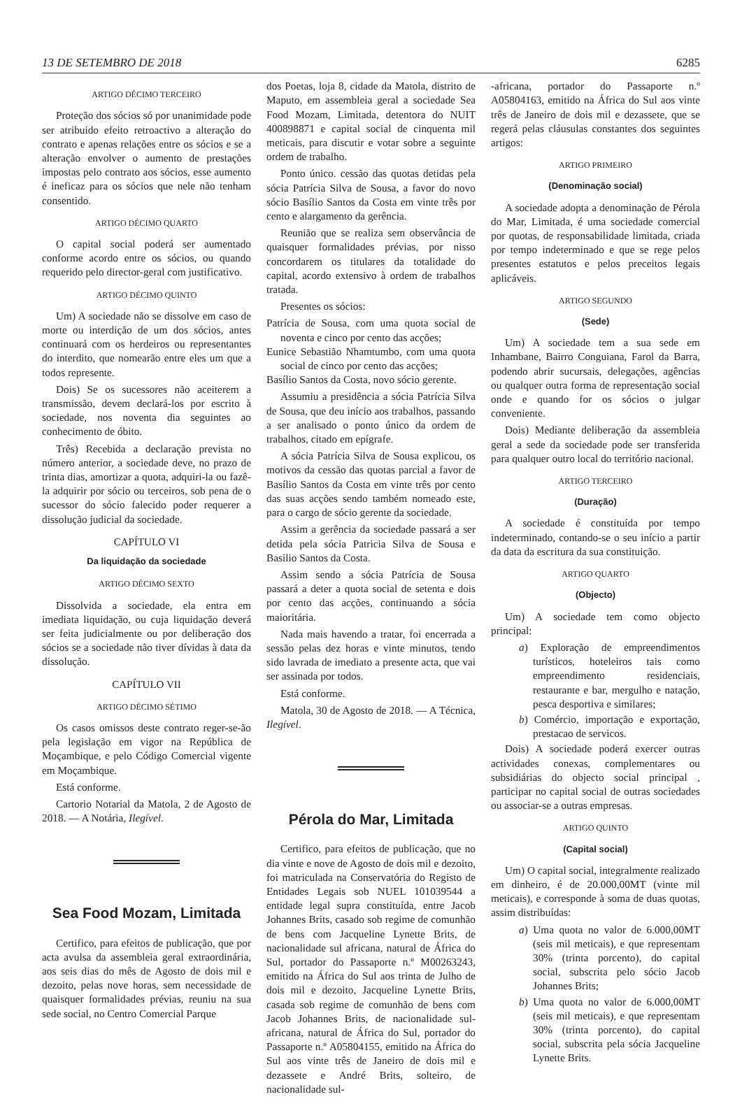13 DE SETEMBRO DE 2018 6285
ARTIGO DÉCIMO TERCEIRO
Proteção dos sócios só por unanimidade pode ser atribuido efeito retroactivo a alteração do contrato e apenas relações entre os sócios e se a alteração envolver o aumento de prestações impostas pelo contrato aos sócios, esse aumento é ineficaz para os sócios que nele não tenham consentido.
ARTIGO DÉCIMO QUARTO
O capital social poderá ser aumentado conforme acordo entre os sócios, ou quando requerido pelo director-geral com justificativo.
ARTIGO DÉCIMO QUINTO
Um) A sociedade não se dissolve em caso de morte ou interdição de um dos sócios, antes continuará com os herdeiros ou representantes do interdito, que nomearão entre eles um que a todos represente.
Dois) Se os sucessores não aceiterem a transmissão, devem declará-los por escrito à sociedade, nos noventa dia seguintes ao conhecimento de óbito.
Três) Recebida a declaração prevista no número anterior, a sociedade deve, no prazo de trinta dias, amortizar a quota, adquiri-la ou fazê-la adquirir por sócio ou terceiros, sob pena de o sucessor do sócio falecido poder requerer a dissolução judicial da sociedade.
CAPÍTULO VI
Da liquidação da sociedade
ARTIGO DÉCIMO SEXTO
Dissolvida a sociedade, ela entra em imediata liquidação, ou cuja liquidação deverá ser feita judicialmente ou por deliberação dos sócios se a sociedade não tiver dívidas à data da dissolução.
CAPÍTULO VII
ARTIGO DÉCIMO SÉTIMO
Os casos omissos deste contrato reger-se-ão pela legislação em vigor na República de Moçambique, e pelo Código Comercial vigente em Moçambique.
Está conforme.
Cartorio Notarial da Matola, 2 de Agosto de 2018. — A Notária, Ilegível.
Sea Food Mozam, Limitada
Certifico, para efeitos de publicação, que por acta avulsa da assembleia geral extraordinária, aos seis dias do mês de Agosto de dois mil e dezoito, pelas nove horas, sem necessidade de quaisquer formalidades prévias, reuniu na sua sede social, no Centro Comercial Parque
dos Poetas, loja 8, cidade da Matola, distrito de Maputo, em assembleia geral a sociedade Sea Food Mozam, Limitada, detentora do NUIT 400898871 e capital social de cinquenta mil meticais, para discutir e votar sobre a seguinte ordem de trabalho.
Ponto único. cessão das quotas detidas pela sócia Patrícia Silva de Sousa, a favor do novo sócio Basílio Santos da Costa em vinte três por cento e alargamento da gerência.
Reunião que se realiza sem observância de quaisquer formalidades prévias, por nisso concordarem os titulares da totalidade do capital, acordo extensivo à ordem de trabalhos tratada.
Presentes os sócios:
Patrícia de Sousa, com uma quota social de noventa e cinco por cento das acções;
Eunice Sebastião Nhamtumbo, com uma quota social de cinco por cento das acções;
Basílio Santos da Costa, novo sócio gerente.
Assumiu a presidência a sócia Patrícia Silva de Sousa, que deu início aos trabalhos, passando a ser analisado o ponto único da ordem de trabalhos, citado em epígrafe.
A sócia Patrícia Silva de Sousa explicou, os motivos da cessão das quotas parcial a favor de Basílio Santos da Costa em vinte três por cento das suas acções sendo também nomeado este, para o cargo de sócio gerente da sociedade.
Assim a gerência da sociedade passará a ser detida pela sócia Patricia Silva de Sousa e Basilio Santos da Costa.
Assim sendo a sócia Patrícia de Sousa passará a deter a quota social de setenta e dois por cento das acções, continuando a sócia maioritária.
Nada mais havendo a tratar, foi encerrada a sessão pelas dez horas e vinte minutos, tendo sido lavrada de imediato a presente acta, que vai ser assinada por todos.
Está conforme.
Matola, 30 de Agosto de 2018. — A Técnica, Ilegível.
Pérola do Mar, Limitada
Certifico, para efeitos de publicação, que no dia vinte e nove de Agosto de dois mil e dezoito, foi matriculada na Conservatória do Registo de Entidades Legais sob NUEL 101039544 a entidade legal supra constituída, entre Jacob Johannes Brits, casado sob regime de comunhão de bens com Jacqueline Lynette Brits, de nacionalidade sul africana, natural de África do Sul, portador do Passaporte n.º M00263243, emitido na África do Sul aos trinta de Julho de dois mil e dezoito, Jacqueline Lynette Brits, casada sob regime de comunhão de bens com Jacob Johannes Brits, de nacionalidade sul-africana, natural de África do Sul, portador do Passaporte n.º A05804155, emitido na África do Sul aos vinte três de Janeiro de dois mil e dezassete e André Brits, solteiro, de nacionalidade sul-
-africana, portador do Passaporte n.º A05804163, emitido na África do Sul aos vinte três de Janeiro de dois mil e dezassete, que se regerá pelas cláusulas constantes dos seguintes artigos:
ARTIGO PRIMEIRO
(Denominação social)
A sociedade adopta a denominação de Pérola do Mar, Limitada, é uma sociedade comercial por quotas, de responsabilidade limitada, criada por tempo indeterminado e que se rege pelos presentes estatutos e pelos preceitos legais aplicáveis.
ARTIGO SEGUNDO
(Sede)
Um) A sociedade tem a sua sede em Inhambane, Bairro Conguiana, Farol da Barra, podendo abrir sucursais, delegações, agências ou qualquer outra forma de representação social onde e quando for os sócios o julgar conveniente.
Dois) Mediante deliberação da assembleia geral a sede da sociedade pode ser transferida para qualquer outro local do território nacional.
ARTIGO TERCEIRO
(Duração)
A sociedade é constituída por tempo indeterminado, contando-se o seu início a partir da data da escritura da sua constituição.
ARTIGO QUARTO
(Objecto)
Um) A sociedade tem como objecto principal:
a) Exploração de empreendimentos turísticos, hoteleiros tais como empreendimento residenciais, restaurante e bar, mergulho e natação, pesca desportiva e similares;
b) Comércio, importação e exportação, prestacao de servicos.
Dois) A sociedade poderá exercer outras actividades conexas, complementares ou subsidiárias do objecto social principal , participar no capital social de outras sociedades ou associar-se a outras empresas.
ARTIGO QUINTO
(Capital social)
Um) O capital social, integralmente realizado em dinheiro, é de 20.000,00MT (vinte mil meticais), e corresponde à soma de duas quotas, assim distribuídas:
a) Uma quota no valor de 6.000,00MT (seis mil meticais), e que representam 30% (trinta porcento), do capital social, subscrita pelo sócio Jacob Johannes Brits;
b) Uma quota no valor de 6.000,00MT (seis mil meticais), e que representam 30% (trinta porcento), do capital social, subscrita pela sócia Jacqueline Lynette Brits.